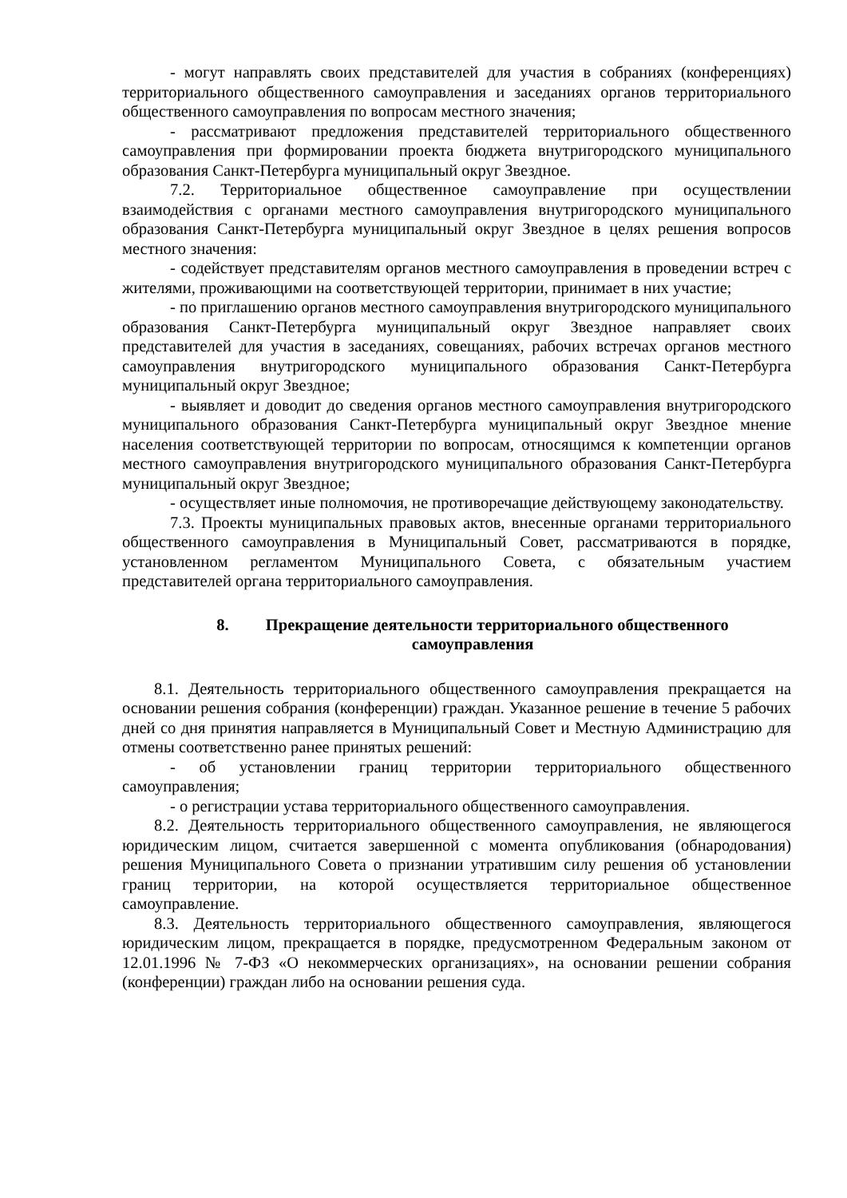- могут направлять своих представителей для участия в собраниях (конференциях) территориального общественного самоуправления и заседаниях органов территориального общественного самоуправления по вопросам местного значения;
- рассматривают предложения представителей территориального общественного самоуправления при формировании проекта бюджета внутригородского муниципального образования Санкт-Петербурга муниципальный округ Звездное.
7.2. Территориальное общественное самоуправление при осуществлении взаимодействия с органами местного самоуправления внутригородского муниципального образования Санкт-Петербурга муниципальный округ Звездное в целях решения вопросов местного значения:
- содействует представителям органов местного самоуправления в проведении встреч с жителями, проживающими на соответствующей территории, принимает в них участие;
- по приглашению органов местного самоуправления внутригородского муниципального образования Санкт-Петербурга муниципальный округ Звездное направляет своих представителей для участия в заседаниях, совещаниях, рабочих встречах органов местного самоуправления внутригородского муниципального образования Санкт-Петербурга муниципальный округ Звездное;
- выявляет и доводит до сведения органов местного самоуправления внутригородского муниципального образования Санкт-Петербурга муниципальный округ Звездное мнение населения соответствующей территории по вопросам, относящимся к компетенции органов местного самоуправления внутригородского муниципального образования Санкт-Петербурга муниципальный округ Звездное;
- осуществляет иные полномочия, не противоречащие действующему законодательству.
7.3. Проекты муниципальных правовых актов, внесенные органами территориального общественного самоуправления в Муниципальный Совет, рассматриваются в порядке, установленном регламентом Муниципального Совета, с обязательным участием представителей органа территориального самоуправления.
8. Прекращение деятельности территориального общественного самоуправления
8.1. Деятельность территориального общественного самоуправления прекращается на основании решения собрания (конференции) граждан. Указанное решение в течение 5 рабочих дней со дня принятия направляется в Муниципальный Совет и Местную Администрацию для отмены соответственно ранее принятых решений:
- об установлении границ территории территориального общественного самоуправления;
- о регистрации устава территориального общественного самоуправления.
8.2. Деятельность территориального общественного самоуправления, не являющегося юридическим лицом, считается завершенной с момента опубликования (обнародования) решения Муниципального Совета о признании утратившим силу решения об установлении границ территории, на которой осуществляется территориальное общественное самоуправление.
8.3. Деятельность территориального общественного самоуправления, являющегося юридическим лицом, прекращается в порядке, предусмотренном Федеральным законом от 12.01.1996 № 7-ФЗ «О некоммерческих организациях», на основании решении собрания (конференции) граждан либо на основании решения суда.